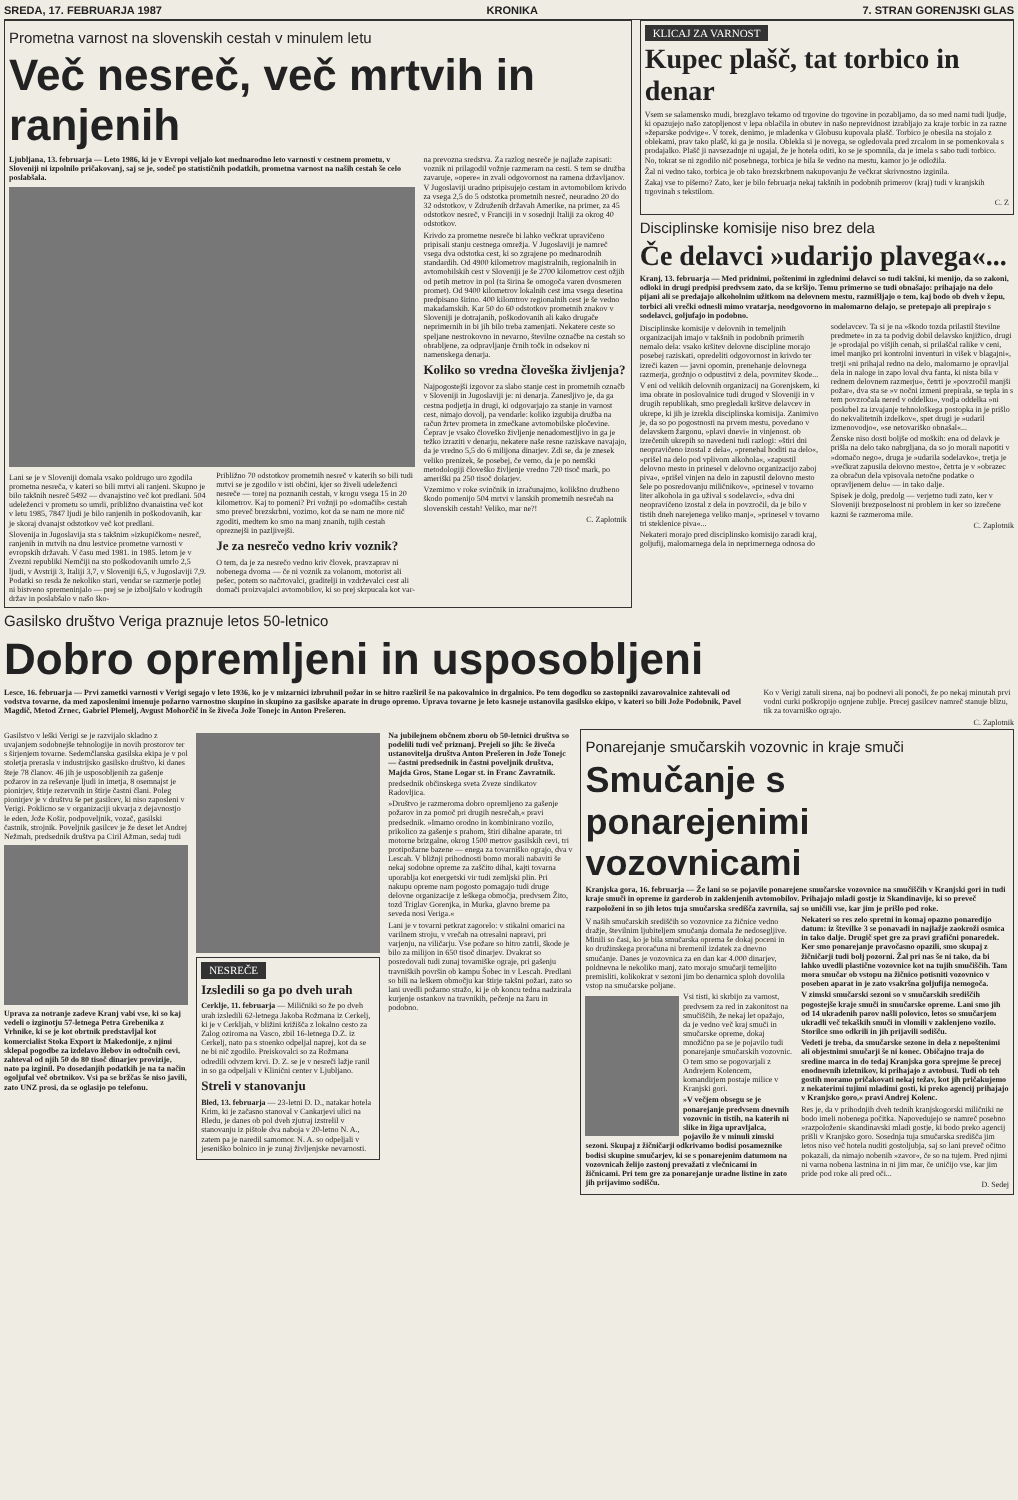SREDA, 17. FEBRUARJA 1987 KRONIKA 7. STRAN GORENJSKI GLAS
Prometna varnost na slovenskih cestah v minulem letu
Več nesreč, več mrtvih in ranjenih
Ljubljana, 13. februarja — Leto 1986, ki je v Evropi veljalo kot mednarodno leto varnosti v cestnem prometu, v Sloveniji ni izpolnilo pričakovanj, saj se je, sodeč po statističnih podatkih, prometna varnost na naših cestah še celo poslabšala.
Lani se je v Sloveniji domala vsako poldrugo uro zgodila prometna nesreča, v kateri so bili mrtvi ali ranjeni. Skupno je bilo takšnih nesreč 5492 — dvanajstino več kot predlani. 504 udeleženci v prometu so umrli, približno dvanaistina več kot v letu 1985, 7847 ljudi je bilo ranjenih in poškodovanih, kar je skoraj dvanajst odstotkov več kot predlani.
Slovenija in Jugoslavija sta s takšnim »izkupičkom« nesreč, ranjenih in mrtvih na dnu lestvice prometne varnosti v evropskih državah. V času med 1981. in 1985. letom je v Zvezni republiki Nemčiji na sto poškodovanih umrlo 2,5 ljudi, v Avstriji 3, Italiji 3,7, v Sloveniji 6,5, v Jugoslaviji 7,9. Podatki so resda že nekoliko stari, vendar se razmerje potlej ni bistveno spremeninjalo — prej se je izboljšalo v kodrugih držav in poslabšalo v našo ško-
Približno 70 odstotkov prometnih nesreč v katerih so bili tudi mrtvi se je zgodilo v isti občini, kjer so živeli udeleženci nesreče — torej na poznanih cestah, v krogu vsega 15 in 20 kilometrov. Kaj to pomeni? Pri vožnji po »domačih« cestah smo preveč brezskrbni, vozimo, kot da se nam ne more nič zgoditi, medtem ko smo na manj znanih, tujih cestah opreznejši in pazljivejši.
Je za nesrečo vedno kriv voznik?
O tem, da je za nesrečo vedno kriv človek, pravzaprav ni nobenega dvoma — če ni voznik za volanom, motorist ali pešec, potem so načrtovalci, graditelji in vzdrževalci cest ali domači proizvajalci avtomobilov, ki so prej skrpucala kot var-
na prevozna sredstva. Za razlog nesreče je najlaže zapisati: voznik ni prilagodil vožnje razmeram na cesti. S tem se družba zavaruje, »opere« in zvali odgovornost na ramena državljanov. V Jugoslaviji uradno pripisujejo cestam in avtomobilom krivdo za vsega 2,5 do 5 odstotka prometnih nesreč, neuradno 20 do 32 odstotkov, v Združenih državah Amerike, na primer, za 45 odstotkov nesreč, v Franciji in v sosednji Italiji za okrog 40 odstotkov.
Krivdo za prometne nesreče bi lahko večkrat upravičeno pripisali stanju cestnega omrežja. V Jugoslaviji je namreč vsega dva odstotka cest, ki so zgrajene po mednarodnih standardih. Od 4900 kilometrov magistralnih, regionalnih in avtomobilskih cest v Sloveniji je še 2700 kilometrov cest ožjih od petih metrov in pol (ta širina še omogoča varen dvosmeren promet). Od 9400 kilometrov lokalnih cest ima vsega desetina predpisano širino. 400 kilomtrov regionalnih cest je še vedno makadamskih. Kar 50 do 60 odstotkov prometnih znakov v Sloveniji je dotrajanih, poškodovanih ali kako drugače neprimernih in bi jih bilo treba zamenjati. Nekatere ceste so speljane nestrokovno in nevarno, številne označbe na cestah so obrabljene, za odpravljanje črnih točk in odsekov ni namenskega denarja.
Koliko so vredna človeška življenja?
Najpogostejši izgovor za slabo stanje cest in prometnih označb v Sloveniji in Jugoslaviji je: ni denarja. Zanesljivo je, da ga cestna podjetja in drugi, ki odgovarjajo za stanje in varnost cest, nimajo dovolj, pa vendarle: koliko izgubija družba na račun žrtev prometa in zmečkane avtomobilske pločevine. Čeprav je vsako človeško življenje nenadomestljivo in ga je težko izraziti v denarju, nekatere naše resne raziskave navajajo, da je vredno 5,5 do 6 milijona dinarjev. Zdi se, da je znesek veliko prenizek, še posebej, če vemo, da je po nemški metodologiji človeško življenje vredno 720 tisoč mark, po ameriški pa 250 tisoč dolarjev.
Vzemimo v roke svinčnik in izračunajmo, kolikšno družbeno škodo pomenijo 504 mrtvi v lanskih prometnih nesrečah na slovenskih cestah! Veliko, mar ne?!
C. Zaplotnik
KLICAJ ZA VARNOST
Kupec plašč, tat torbico in denar
Vsem se salamensko mudi, brezglavo tekamo od trgovine do trgovine in pozabljamo, da so med nami tudi ljudje, ki opazujejo našo zatopljenost v lepa oblačila in obutev in našo neprevidnost izrabljajo za kraje torbic in za razne »žeparske podvige«. V torek, denimo, je mladenka v Globusu kupovala plašč. Torbico je obesila na stojalo z oblekami, prav tako plašč, ki ga je nosila. Oblekla si je novega, se ogledovala pred zrcalom in se pomenkovala s prodajalko. Plašč ji navsezadnje ni ugajal, že je hotela oditi, ko se je spomnila, da je imela s sabo tudi torbico. No, tokrat se ni zgodilo nič posebnega, torbica je bila še vedno na mestu, kamor jo je odložila.
Žal ni vedno tako, torbica je ob tako brezskrbnem nakupovanju že večkrat skrivnostno izginila.
Zakaj vse to pišemo? Zato, ker je bilo februarja nekaj takšnih in podobnih primerov (kraj) tudi v kranjskih trgovinah s tekstilom.
C. Z
Disciplinske komisije niso brez dela
Če delavci »udarijo plavega«...
Kranj, 13. februarja — Med pridnimi, poštenimi in zglednimi delavci so tudi takšni, ki menijo, da so zakoni, odloki in drugi predpisi predvsem zato, da se kršijo. Temu primerno se tudi obnašajo: prihajajo na delo pijani ali se predajajo alkoholnim užitkom na delovnem mestu, razmišljajo o tem, kaj bodo ob dveh v žepu, torbici ali vrečki odnesli mimo vratarja, neodgovorno in malomarno delajo, se pretepajo ali prepirajo s sodelavci, goljufajo in podobno.
Disciplinske komisije v delovnih in temeljnih organizacijah imajo v takšnih in podobnih primerih nemalo dela: vsako kršitev delovne discipline morajo posebej raziskati, opredeliti odgovornost in krivdo ter izreči kazen — javni opomin, prenehanje delovnega razmerja, grožnjo o odpustitvi z dela, povrnitev škode...
V eni od velikih delovnih organizacij na Gorenjskem, ki ima obrate in poslovalnice tudi drugod v Sloveniji in v drugih republikah, smo pregledali kršitve delavcev in ukrepe, ki jih je izrekla disciplinska komisija. Zanimivo je, da so po pogostnosti na prvem mestu, povedano v delavskem žargonu, »plavi dnevi« in vinjenost. ob izrečenih ukrepih so navedeni tudi razlogi: »štiri dni neopravičeno izostal z dela«, »prenehal hoditi na delo«, »prišel na delo pod vplivom alkohola«, »zapustil delovno mesto in prinesel v delovno organizacijo zaboj piva«, »prišel vinjen na delo in zapustil delovno mesto šele po posredovanju miličnikov«, »prinesel v tovarno liter alkohola in ga užival s sodelavci«, »dva dni neopravičeno izostal z dela in povzročil, da je bilo v tistih dneh narejenega veliko manj«, »prinesel v tovarno tri steklenice piva«...
Nekateri morajo pred disciplinsko komisijo zaradi kraj, goljufij, malomarnega dela in neprimernega odnosa do sodelavcev. Ta si je na »škodo tozda prilastil številne predmete« in za ta podvig dobil delavsko knjižico, drugi je »prodajal po višjih cenah, si prilaščal ralike v ceni, imel manjko pri kontrolni inventuri in višek v blagajni«, tretji »ni prihajal redno na delo, malomarno je opravljal dela in naloge in zapo loval dva fanta, ki nista bila v rednem delovnem razmerju«, četrti je »povzročil manjši požar«, dva sta se »v nočni izmeni prepirala, se tepla in s tem povzročala nered v oddelku«, vodja oddelka »ni poskrbel za izvajanje tehnološkega postopka in je prišlo do nekvalitetnih izdelkov«, spet drugi je »udaril izmenovodjo«, »se netovariško obnašal«...
Ženske niso dosti boljše od moških: ena od delavk je prišla na delo tako nabrgljana, da so jo morali napotiti v »domačo nego«, druga je »udarila sodelavko«, tretja je »večkrat zapusila delovno mesto«, četrta je v »obrazec za obračun dela vpisovala netočne podatke o opravljenem delu« — in tako dalje.
Spisek je dolg, predolg — verjetno tudi zato, ker v Sloveniji brezposelnost ni problem in ker so izrečene kazni še razmeroma mile.
C. Zaplotnik
Gasilsko društvo Veriga praznuje letos 50-letnico
Dobro opremljeni in usposobljeni
Lesce, 16. februarja — Prvi zametki varnosti v Verigi segajo v leto 1936, ko je v mizarnici izbruhnil požar in se hitro razširil še na pakovalnico in drgalnico. Po tem dogodku so zastopniki zavarovalnice zahtevali od vodstva tovarne, da med zaposlenimi imenuje požarno varnostno skupino in skupino za gasilske aparate in drugo opremo. Uprava tovarne je leto kasneje ustanovila gasilsko ekipo, v kateri so bili Jože Podobnik, Pavel Magdič, Metod Zrnec, Gabriel Plemelj, Avgust Mohorčič in še živeča Jože Tonejc in Anton Prešeren.
Ko v Verigi zatuli sirena, naj bo podnevi ali ponoči, že po nekaj minutah prvi vodni curki poškropijo ognjene zublje. Precej gasilcev namreč stanuje blizu, tik za tovarniško ograjo.
C. Zaplotnik
Gasilstvo v leški Verigi se je razvijalo skladno z uvajanjem sodobnejše tehnologije in novih prostorov ter s širjenjem tovarne. Sedemčlanska gasilska ekipa je v pol stoletja prerasla v industrijsko gasilsko društvo, ki danes šteje 78 članov. 46 jih je usposobljenih za gašenje požarov in za reševanje ljudi in imetja, 8 osemnajst je pionirjev, štirje rezervnih in štirje častni člani. Poleg pionirjev je v društvu še pet gasilcev, ki niso zaposleni v Verigi. Poklicno se v organizaciji ukvarja z dejavnostjo le eden, Jože Košir, podpoveljnik, vozač, gasilski častnik, strojnik. Poveljnik gasilcev je že deset let Andrej Nežmah, predsednik društva pa Ciril Ažman, sedaj tudi
Uprava za notranje zadeve Kranj vabi vse, ki so kaj vedeli o izginotju 57-letnega Petra Grebenika z Vrhnike, ki se je kot obrtnik predstavljal kot komercialist Stoka Export iz Makedonije, z njimi sklepal pogodbe za izdelavo žlebov in odtočnih cevi, zahteval od njih 50 do 80 tisoč dinarjev provizije, nato pa izginil. Po dosedanjih podatkih je na ta način ogoljufal več obrtnikov. Vsi pa se bržčas še niso javili, zato UNZ prosi, da se oglasijo po telefonu.
NESREČE
Izsledili so ga po dveh urah
Cerklje, 11. februarja — Miličniki so že po dveh urah izsledili 62-letnega Jakoba Rožmana iz Cerkelj, ki je v Cerkljah, v bližini križišča z lokalno cesto za Zalog oziroma na Vasco, zbil 16-letnega D.Z. iz Cerkelj, nato pa s stoenko odpeljal naprej, kot da se ne bi nič zgodilo. Preiskovalci so za Rožmana odredili odvzem krvi. D. Z. se je v nesreči lažje ranil in so ga odpeljali v Klinični center v Ljubljano.
Streli v stanovanju
Bled, 13. februarja — 23-letni D. D., natakar hotela Krim, ki je začasno stanoval v Cankarjevi ulici na Bledu, je danes ob pol dveh zjutraj izstrelil v stanovanju iz pištole dva naboja v 20-letno N. A., zatem pa je naredil samomor. N. A. so odpeljali v jeseniško bolnico in je zunaj življenjske nevarnosti.
Na jubilejnem občnem zboru ob 50-letnici društva so podelili tudi več priznanj. Prejeli so jih: še živeča ustanovitelja društva Anton Prešeren in Jože Tonejc — častni predsednik in častni poveljnik društva, Majda Gros, Stane Logar st. in Franc Zavratnik.
predsednik občinskega sveta Zveze sindikatov Radovljica.
»Društvo je razmeroma dobro opremljeno za gašenje požarov in za pomoč pri drugih nesrečah,« pravi predsednik. »Imamo orodno in kombinirano vozilo, prikolico za gašenje s prahom, štiri dihalne aparate, tri motorne brizgalne, okrog 1500 metrov gasilskih cevi, tri protipožarne bazene — enega za tovarniško ograjo, dva v Lescah. V bližnji prihodnosti bomo morali nabaviti še nekaj sodobne opreme za zaščito dihal, kajti tovarna uporablja kot energetski vir tudi zemljski plin. Pri nakupu opreme nam pogosto pomagajo tudi druge delovne organizacije z leškega območja, predvsem Žito, tozd Triglav Gorenjka, in Murka, glavno breme pa seveda nosi Veriga.«
Lani je v tovarni petkrat zagorelo: v stikalni omarici na varilnem stroju, v vrečah na otresalni napravi, pri varjenju, na viličarju. Vse požare so hitro zatrli, škode je bilo za milijon in 650 tisoč dinarjev. Dvakrat so posredovali tudi zunaj tovarniške ograje, pri gašenju travniških površin ob kampu Šobec in v Lescah. Predlani so bili na leškem območju kar štirje takšni požari, zato so lani uvedli požarno stražo, ki je ob koncu tedna nadzirala kurjenje ostankov na travnikih, pečenje na žaru in podobno.
Ponarejanje smučarskih vozovnic in kraje smuči
Smučanje s ponarejenimi vozovnicami
Kranjska gora, 16. februarja — Že lani so se pojavile ponarejene smučarske vozovnice na smučiščih v Kranjski gori in tudi kraje smuči in opreme iz garderob in zaklenjenih avtomobilov. Prihajajo mladi gostje iz Skandinavije, ki so preveč razpoloženi in so jih letos tuja smučarska središča zavrnila, saj so uničili vse, kar jim je prišlo pod roke.
V naših smučarskih središčih so vozovnice za žičnice vedno dražje, številnim ljubiteljem smučanja domala že nedosegljive. Minili so časi, ko je bila smučarska oprema še dokaj poceni in ko družinskega proračuna ni bremenil izdatek za dnevno smučanje. Danes je vozovnica za en dan kar 4.000 dinarjev, poldnevna le nekoliko manj, zato morajo smučarji temeljito premisliti, kolikokrat v sezoni jim bo denarnica sploh dovolila vstop na smučarske poljane.
Vsi tisti, ki skrbijo za varnost, predvsem za red in zakonitost na smučiščih, že nekaj let opažajo, da je vedno več kraj smuči in smučarske opreme, dokaj množično pa se je pojavilo tudi ponarejanje smučarskih vozovnic. O tem smo se pogovarjali z Andrejem Kolencem, komandirjem postaje milice v Kranjski gori.
»V večjem obsegu se je ponarejanje predvsem dnevnih vozovnic in tistih, na katerih ni slike in žiga upravljalca, pojavilo že v minuli zimski sezoni. Skupaj z žičničarji odkrivamo bodisi posameznike bodisi skupine smučarjev, ki se s ponarejenim datumom na vozovnicah želijo zastonj prevažati z vlečnicami in žičnicami. Pri tem gre za ponarejanje uradne listine in zato jih prijavimo sodišču.
Nekateri so res zelo spretni in komaj opazno ponaredijo datum: iz številke 3 se ponavadi in najlažje zaokroži osmica in tako dalje. Drugič spet gre za pravi grafični ponaredek. Ker smo ponarejanje pravočasno opazili, smo skupaj z žičničarji tudi bolj pozorni. Žal pri nas še ni tako, da bi lahko uvedli plastične vozovnice kot na tujih smučiščih. Tam mora smučar ob vstopu na žičnico potisniti vozovnico v poseben aparat in je zato vsakršna goljufija nemogoča.
V zimski smučarski sezoni so v smučarskih središčih pogostejše kraje smuči in smučarske opreme. Lani smo jih od 14 ukradenih parov našli polovico, letos so smučarjem ukradli več tekaških smuči in vlomili v zaklenjeno vozilo. Storilce smo odkrili in jih prijavili sodišču.
Vedeti je treba, da smučarske sezone in dela z nepoštenimi ali objestnimi smučarji še ni konec. Običajno traja do sredine marca in do tedaj Kranjska gora sprejme še precej enodnevnih izletnikov, ki prihajajo z avtobusi. Tudi ob teh gostih moramo pričakovati nekaj težav, kot jih pričakujemo z nekaterimi tujimi mladimi gosti, ki preko agencij prihajajo v Kranjsko goro,« pravi Andrej Kolenc.
Res je, da v prihodnjih dveh tednih kranjskogorski miličniki ne bodo imeli nobenega počitka. Napovedujejo se namreč posebno »razpoloženi« skandinavski mladi gostje, ki bodo preko agencij prišli v Kranjsko goro. Sosednja tuja smučarska središča jim letos niso več hotela nuditi gostoljubja, saj so lani preveč očitno pokazali, da nimajo nobenih »zavor«, če so na tujem. Pred njimi ni varna nobena lastnina in ni jim mar, če uničijo vse, kar jim pride pod roke ali pred oči...
D. Sedej